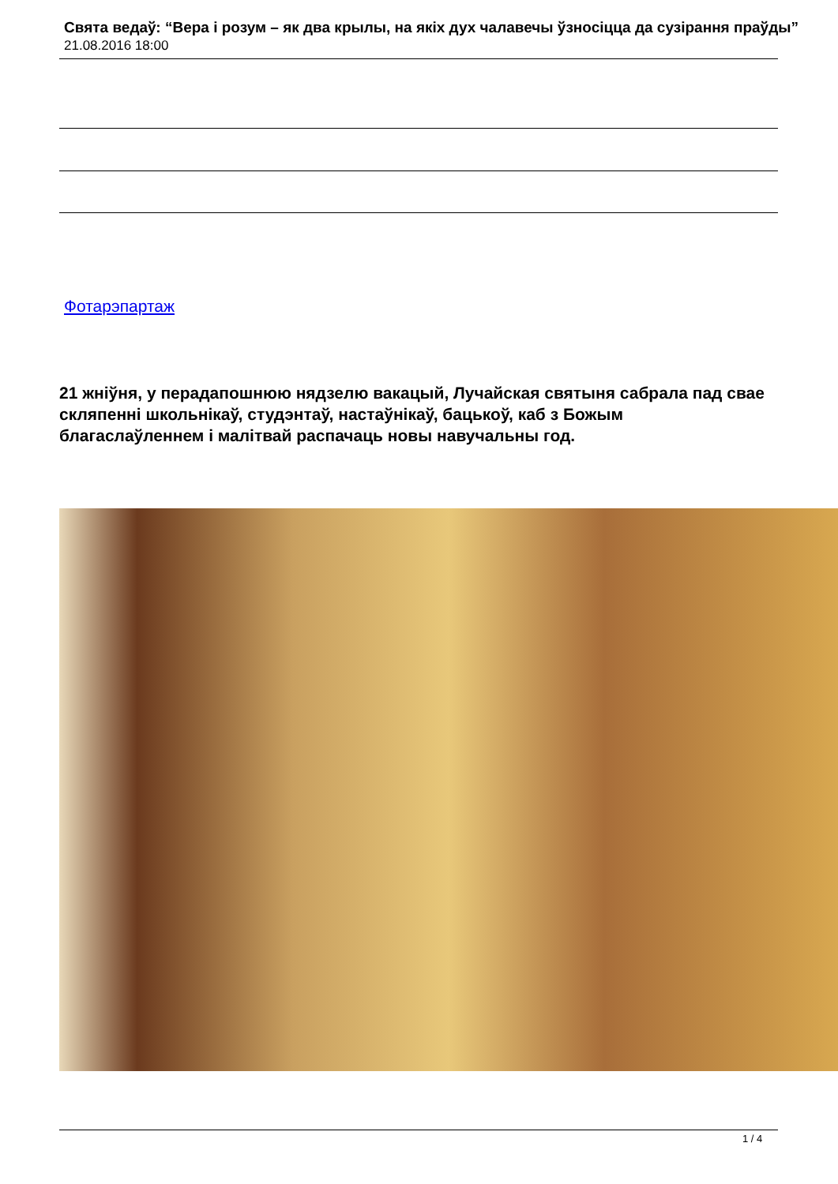Свята ведаў: “Вера і розум – як два крылы, на якіх дух чалавечы ўзносіцца да сузірання праўды”
21.08.2016 18:00
Фотарэпартаж
21 жніўня, у перадапошнюю нядзелю вакацый, Лучайская святыня сабрала пад свае скляпенні школьнікаў, студэнтаў, настаўнікаў, бацькоў, каб з Божым благаслаўленнем і малітвай распачаць новы навучальны год.
1 / 4